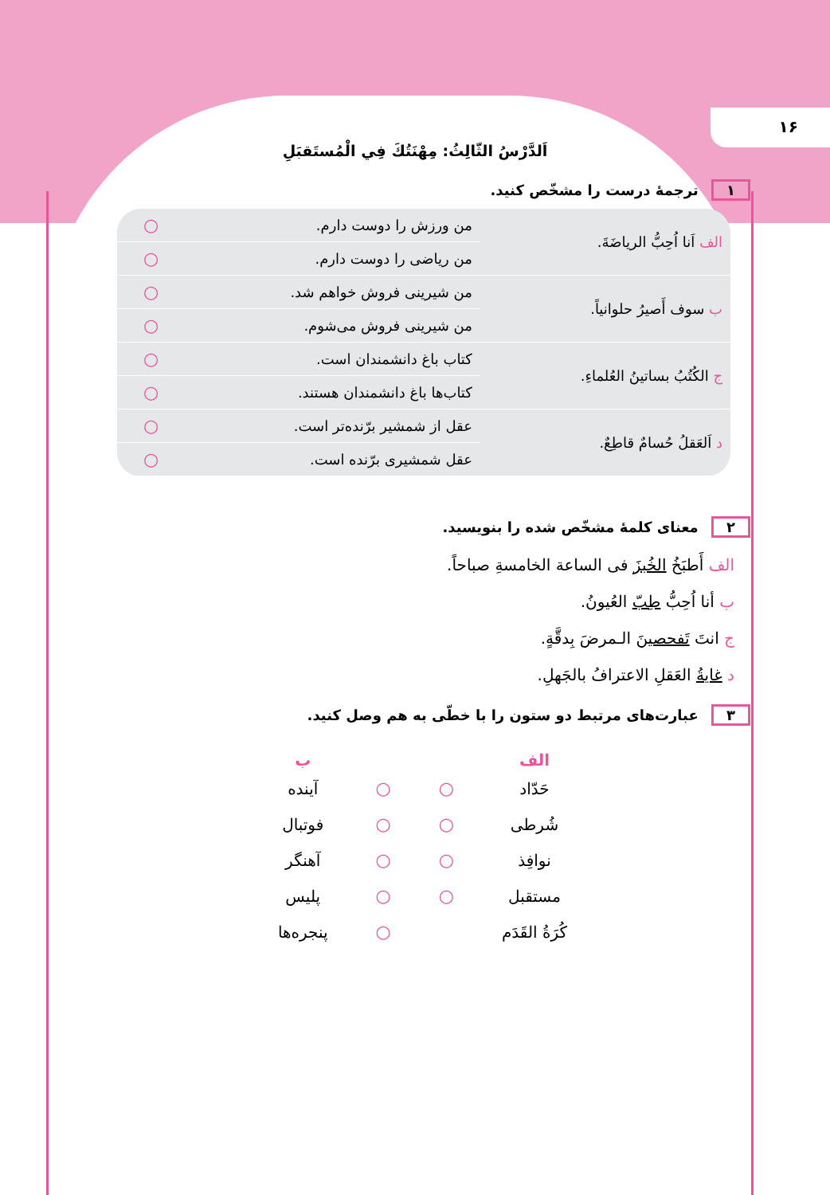١۶
اَلدَّرْسُ الثّالِثُ: مِهْنَتُكَ فِي الْمُستَقبَلِ
١ ترجمهٔ درست را مشخّص کنید.
| الف اَنا اُحِبُّ الرياضَةَ. | من ورزش را دوست دارم. | ○ |
| | من ریاضی را دوست دارم. | ○ |
| ب سوف أَصيرُ حلوانياً. | من شیرینی فروش خواهم شد. | ○ |
| | من شیرینی فروش می‌شوم. | ○ |
| ج الكُتُبُ بساتينُ العُلماءِ. | کتاب باغ دانشمندان است. | ○ |
| | کتاب‌ها باغ دانشمندان هستند. | ○ |
| د اَلعَقلُ حُسامٌ قاطِعٌ. | عقل از شمشیر برّنده‌تر است. | ○ |
| | عقل شمشیری برّنده است. | ○ |
٢ معنای کلمهٔ مشخّص شده را بنویسید.
الف أَطبَخُ الخُبزَ فی الساعة الخامسةِ صباحاً.
ب أنا اُحِبُّ طِبّ العُيونُ.
ج انتَ تَفحصينَ الـمرضَ بِدقَّةٍ.
د غايةُ العَقلِ الاعترافُ بالجَهلِ.
٣ عبارت‌های مرتبط دو ستون را با خطّی به هم وصل کنید.
| الف | | | ب |
| --- | --- | --- | --- |
| حَدّاد | ○ | ○ | آینده |
| شُرطی | ○ | ○ | فوتبال |
| نوافِذ | ○ | ○ | آهنگر |
| مستقبل | ○ | ○ | پلیس |
| كُرَةُ القَدَم | | ○ | پنجره‌ها |